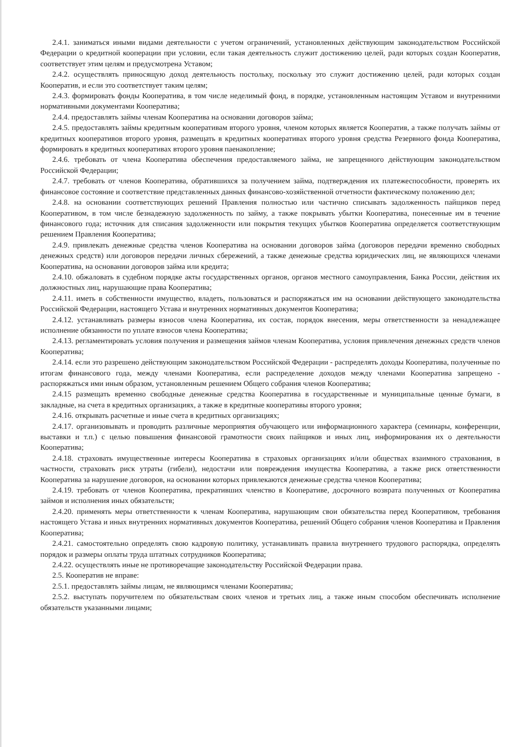2.4.1. заниматься иными видами деятельности с учетом ограничений, установленных действующим законодательством Российской Федерации о кредитной кооперации при условии, если такая деятельность служит достижению целей, ради которых создан Кооператив, соответствует этим целям и предусмотрена Уставом;
2.4.2. осуществлять приносящую доход деятельность постольку, поскольку это служит достижению целей, ради которых создан Кооператив, и если это соответствует таким целям;
2.4.3. формировать фонды Кооператива, в том числе неделимый фонд, в порядке, установленным настоящим Уставом и внутренними нормативными документами Кооператива;
2.4.4. предоставлять займы членам Кооператива на основании договоров займа;
2.4.5. предоставлять займы кредитным кооперативам второго уровня, членом которых является Кооператив, а также получать займы от кредитных кооперативов второго уровня, размещать в кредитных кооперативах второго уровня средства Резервного фонда Кооператива, формировать в кредитных кооперативах второго уровня паенакопление;
2.4.6. требовать от члена Кооператива обеспечения предоставляемого займа, не запрещенного действующим законодательством Российской Федерации;
2.4.7. требовать от членов Кооператива, обратившихся за получением займа, подтверждения их платежеспособности, проверять их финансовое состояние и соответствие представленных данных финансово-хозяйственной отчетности фактическому положению дел;
2.4.8. на основании соответствующих решений Правления полностью или частично списывать задолженность пайщиков перед Кооперативом, в том числе безнадежную задолженность по займу, а также покрывать убытки Кооператива, понесенные им в течение финансового года; источник для списания задолженности или покрытия текущих убытков Кооператива определяется соответствующим решением Правления Кооператива;
2.4.9. привлекать денежные средства членов Кооператива на основании договоров займа (договоров передачи временно свободных денежных средств) или договоров передачи личных сбережений, а также денежные средства юридических лиц, не являющихся членами Кооператива, на основании договоров займа или кредита;
2.4.10. обжаловать в судебном порядке акты государственных органов, органов местного самоуправления, Банка России, действия их должностных лиц, нарушающие права Кооператива;
2.4.11. иметь в собственности имущество, владеть, пользоваться и распоряжаться им на основании действующего законодательства Российской Федерации, настоящего Устава и внутренних нормативных документов Кооператива;
2.4.12. устанавливать размеры взносов члена Кооператива, их состав, порядок внесения, меры ответственности за ненадлежащее исполнение обязанности по уплате взносов члена Кооператива;
2.4.13. регламентировать условия получения и размещения займов членам Кооператива, условия привлечения денежных средств членов Кооператива;
2.4.14. если это разрешено действующим законодательством Российской Федерации - распределять доходы Кооператива, полученные по итогам финансового года, между членами Кооператива, если распределение доходов между членами Кооператива запрещено - распоряжаться ими иным образом, установленным решением Общего собрания членов Кооператива;
2.4.15 размещать временно свободные денежные средства Кооператива в государственные и муниципальные ценные бумаги, в закладные, на счета в кредитных организациях, а также в кредитные кооперативы второго уровня;
2.4.16. открывать расчетные и иные счета в кредитных организациях;
2.4.17. организовывать и проводить различные мероприятия обучающего или информационного характера (семинары, конференции, выставки и т.п.) с целью повышения финансовой грамотности своих пайщиков и иных лиц, информирования их о деятельности Кооператива;
2.4.18. страховать имущественные интересы Кооператива в страховых организациях и/или обществах взаимного страхования, в частности, страховать риск утраты (гибели), недостачи или повреждения имущества Кооператива, а также риск ответственности Кооператива за нарушение договоров, на основании которых привлекаются денежные средства членов Кооператива;
2.4.19. требовать от членов Кооператива, прекративших членство в Кооперативе, досрочного возврата полученных от Кооператива займов и исполнения иных обязательств;
2.4.20. применять меры ответственности к членам Кооператива, нарушающим свои обязательства перед Кооперативом, требования настоящего Устава и иных внутренних нормативных документов Кооператива, решений Общего собрания членов Кооператива и Правления Кооператива;
2.4.21. самостоятельно определять свою кадровую политику, устанавливать правила внутреннего трудового распорядка, определять порядок и размеры оплаты труда штатных сотрудников Кооператива;
2.4.22. осуществлять иные не противоречащие законодательству Российской Федерации права.
2.5. Кооператив не вправе:
2.5.1. предоставлять займы лицам, не являющимся членами Кооператива;
2.5.2. выступать поручителем по обязательствам своих членов и третьих лиц, а также иным способом обеспечивать исполнение обязательств указанными лицами;